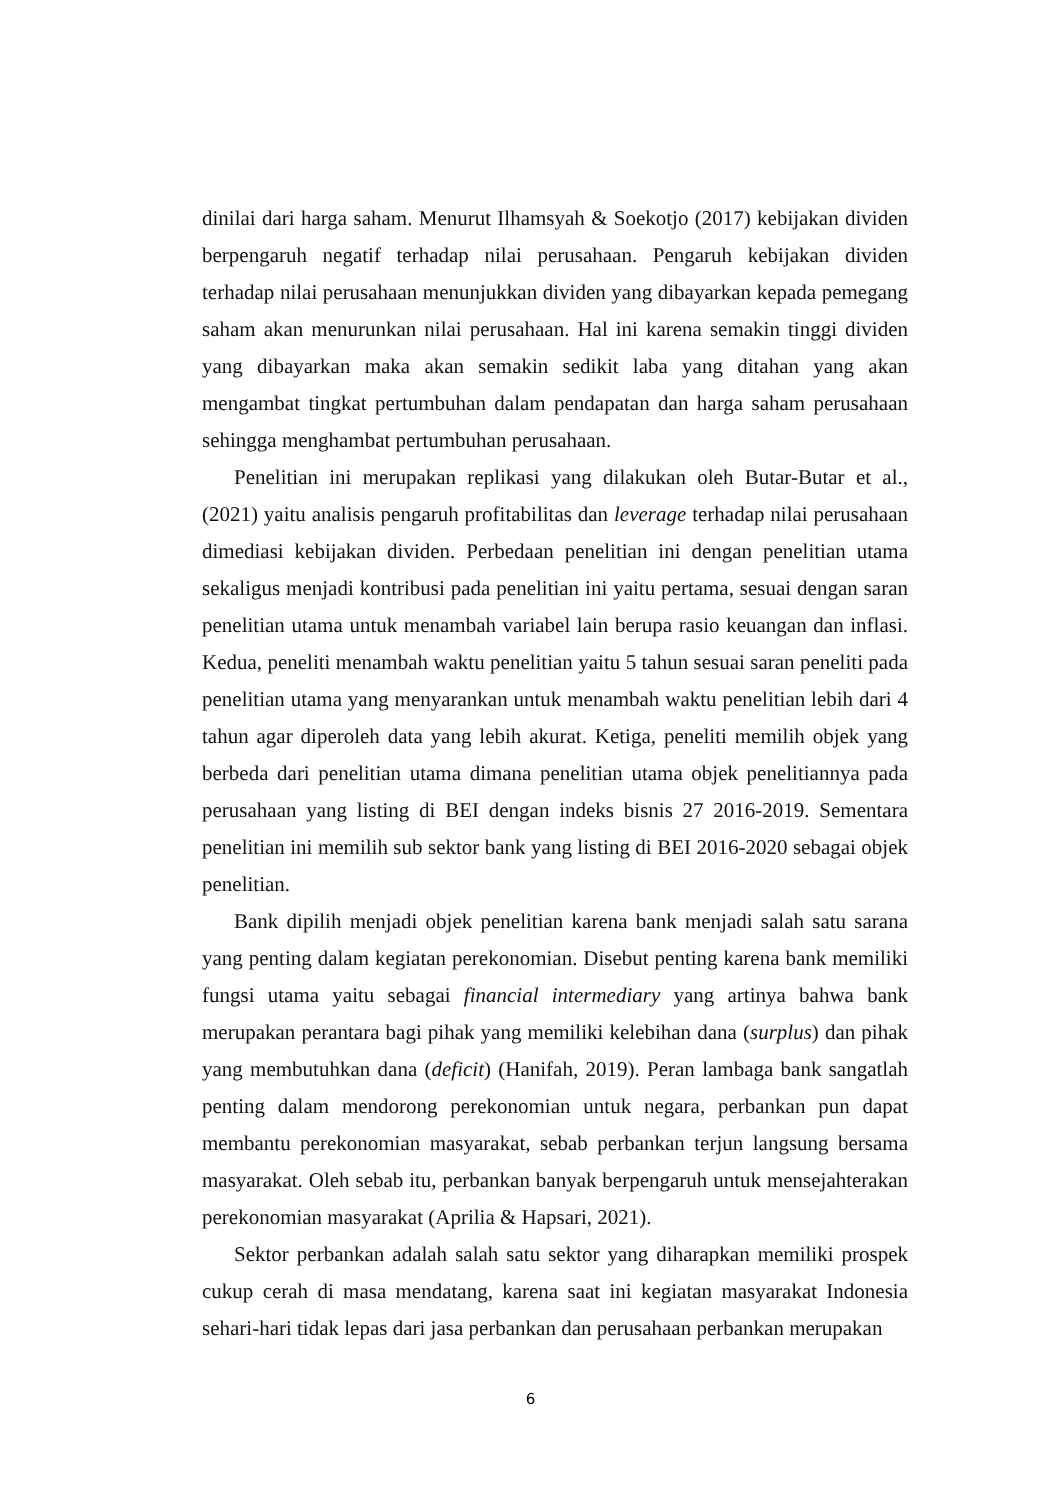dinilai dari harga saham. Menurut Ilhamsyah & Soekotjo (2017) kebijakan dividen berpengaruh negatif terhadap nilai perusahaan. Pengaruh kebijakan dividen terhadap nilai perusahaan menunjukkan dividen yang dibayarkan kepada pemegang saham akan menurunkan nilai perusahaan. Hal ini karena semakin tinggi dividen yang dibayarkan maka akan semakin sedikit laba yang ditahan yang akan mengambat tingkat pertumbuhan dalam pendapatan dan harga saham perusahaan sehingga menghambat pertumbuhan perusahaan.
Penelitian ini merupakan replikasi yang dilakukan oleh Butar-Butar et al., (2021) yaitu analisis pengaruh profitabilitas dan leverage terhadap nilai perusahaan dimediasi kebijakan dividen. Perbedaan penelitian ini dengan penelitian utama sekaligus menjadi kontribusi pada penelitian ini yaitu pertama, sesuai dengan saran penelitian utama untuk menambah variabel lain berupa rasio keuangan dan inflasi. Kedua, peneliti menambah waktu penelitian yaitu 5 tahun sesuai saran peneliti pada penelitian utama yang menyarankan untuk menambah waktu penelitian lebih dari 4 tahun agar diperoleh data yang lebih akurat. Ketiga, peneliti memilih objek yang berbeda dari penelitian utama dimana penelitian utama objek penelitiannya pada perusahaan yang listing di BEI dengan indeks bisnis 27 2016-2019. Sementara penelitian ini memilih sub sektor bank yang listing di BEI 2016-2020 sebagai objek penelitian.
Bank dipilih menjadi objek penelitian karena bank menjadi salah satu sarana yang penting dalam kegiatan perekonomian. Disebut penting karena bank memiliki fungsi utama yaitu sebagai financial intermediary yang artinya bahwa bank merupakan perantara bagi pihak yang memiliki kelebihan dana (surplus) dan pihak yang membutuhkan dana (deficit) (Hanifah, 2019). Peran lambaga bank sangatlah penting dalam mendorong perekonomian untuk negara, perbankan pun dapat membantu perekonomian masyarakat, sebab perbankan terjun langsung bersama masyarakat. Oleh sebab itu, perbankan banyak berpengaruh untuk mensejahterakan perekonomian masyarakat (Aprilia & Hapsari, 2021).
Sektor perbankan adalah salah satu sektor yang diharapkan memiliki prospek cukup cerah di masa mendatang, karena saat ini kegiatan masyarakat Indonesia sehari-hari tidak lepas dari jasa perbankan dan perusahaan perbankan merupakan
6